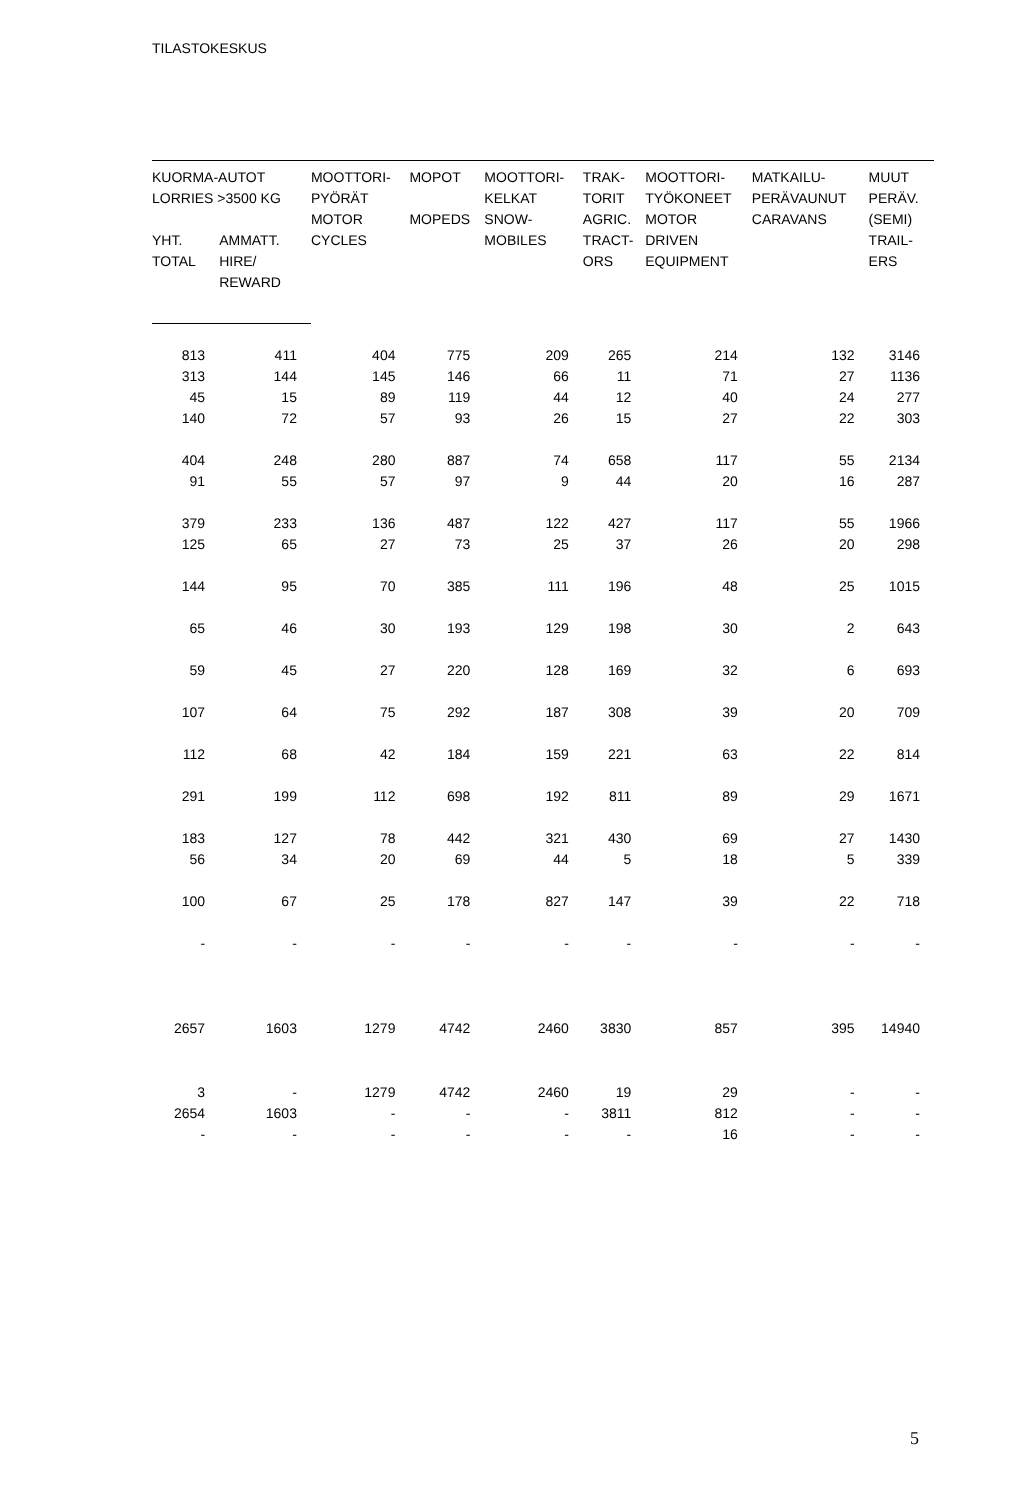TILASTOKESKUS
| KUORMA-AUTOT LORRIES >3500 KG | | MOOTTORI- PYÖRÄT MOTOR CYCLES | MOPOT MOPEDS | MOOTTORI- KELKAT SNOW- MOBILES | TRAK- TORIT AGRIC. TRACT- ORS | MOOTTORI- TYÖKONEET MOTOR DRIVEN EQUIPMENT | MATKAILU- PERÄVAUNUT CARAVANS | MUUT PERÄV. (SEMI) TRAIL- ERS |
| --- | --- | --- | --- | --- | --- | --- | --- | --- |
| YHT. TOTAL | AMMATT. HIRE/ REWARD | | | | | | | |
| 813 | 411 | 404 | 775 | 209 | 265 | 214 | 132 | 3146 |
| 313 | 144 | 145 | 146 | 66 | 11 | 71 | 27 | 1136 |
| 45 | 15 | 89 | 119 | 44 | 12 | 40 | 24 | 277 |
| 140 | 72 | 57 | 93 | 26 | 15 | 27 | 22 | 303 |
| 404 | 248 | 280 | 887 | 74 | 658 | 117 | 55 | 2134 |
| 91 | 55 | 57 | 97 | 9 | 44 | 20 | 16 | 287 |
| 379 | 233 | 136 | 487 | 122 | 427 | 117 | 55 | 1966 |
| 125 | 65 | 27 | 73 | 25 | 37 | 26 | 20 | 298 |
| 144 | 95 | 70 | 385 | 111 | 196 | 48 | 25 | 1015 |
| 65 | 46 | 30 | 193 | 129 | 198 | 30 | 2 | 643 |
| 59 | 45 | 27 | 220 | 128 | 169 | 32 | 6 | 693 |
| 107 | 64 | 75 | 292 | 187 | 308 | 39 | 20 | 709 |
| 112 | 68 | 42 | 184 | 159 | 221 | 63 | 22 | 814 |
| 291 | 199 | 112 | 698 | 192 | 811 | 89 | 29 | 1671 |
| 183 | 127 | 78 | 442 | 321 | 430 | 69 | 27 | 1430 |
| 56 | 34 | 20 | 69 | 44 | 5 | 18 | 5 | 339 |
| 100 | 67 | 25 | 178 | 827 | 147 | 39 | 22 | 718 |
| - | - | - | - | - | - | - | - | - |
| 2657 | 1603 | 1279 | 4742 | 2460 | 3830 | 857 | 395 | 14940 |
| 3 | - | 1279 | 4742 | 2460 | 19 | 29 | - | - |
| 2654 | 1603 | - | - | - | 3811 | 812 | - | - |
| - | - | - | - | - | - | 16 | - | - |
5